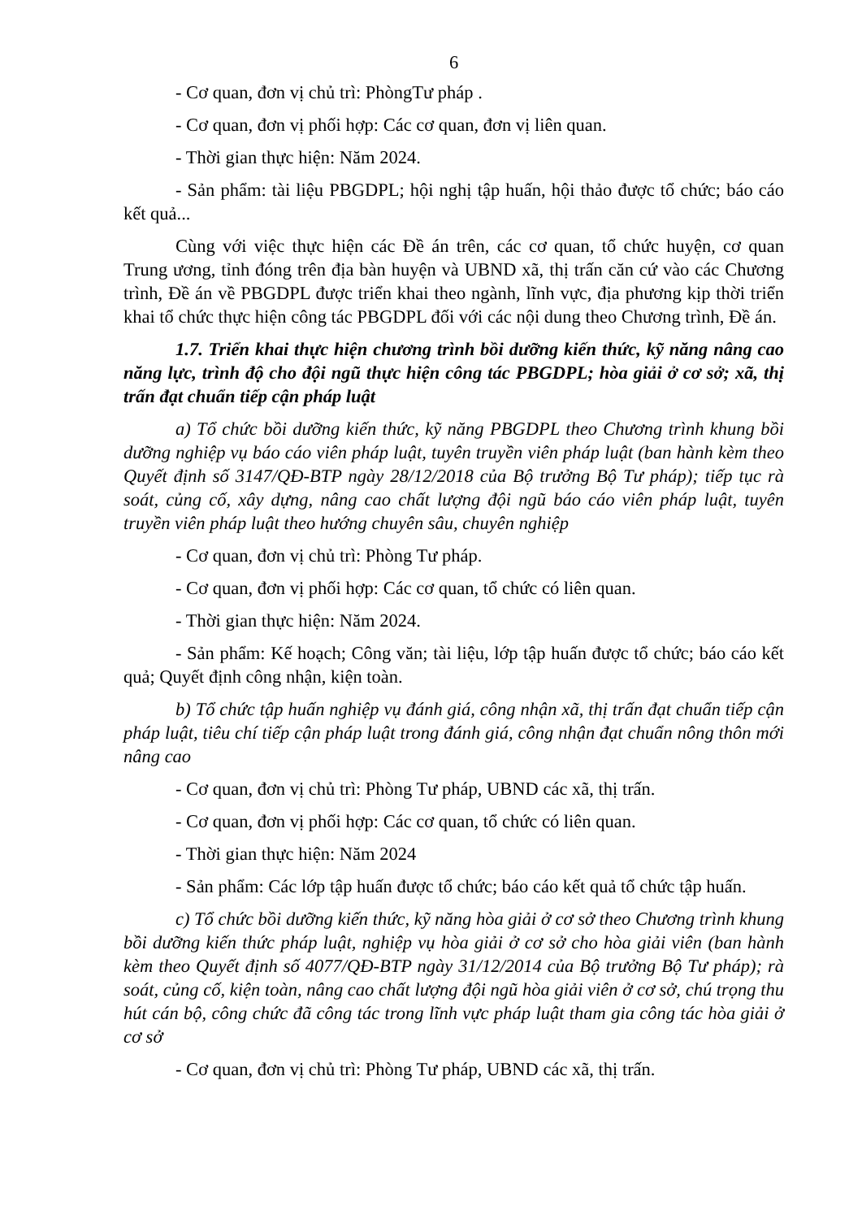6
- Cơ quan, đơn vị chủ trì: PhòngTư pháp .
- Cơ quan, đơn vị phối hợp: Các cơ quan, đơn vị liên quan.
- Thời gian thực hiện: Năm 2024.
- Sản phẩm: tài liệu PBGDPL; hội nghị tập huấn, hội thảo được tổ chức; báo cáo kết quả...
Cùng với việc thực hiện các Đề án trên, các cơ quan, tổ chức huyện, cơ quan Trung ương, tỉnh đóng trên địa bàn huyện và UBND xã, thị trấn căn cứ vào các Chương trình, Đề án về PBGDPL được triển khai theo ngành, lĩnh vực, địa phương kịp thời triển khai tổ chức thực hiện công tác PBGDPL đối với các nội dung theo Chương trình, Đề án.
1.7. Triển khai thực hiện chương trình bồi dưỡng kiến thức, kỹ năng nâng cao năng lực, trình độ cho đội ngũ thực hiện công tác PBGDPL; hòa giải ở cơ sở; xã, thị trấn đạt chuẩn tiếp cận pháp luật
a) Tổ chức bồi dưỡng kiến thức, kỹ năng PBGDPL theo Chương trình khung bồi dưỡng nghiệp vụ báo cáo viên pháp luật, tuyên truyền viên pháp luật (ban hành kèm theo Quyết định số 3147/QĐ-BTP ngày 28/12/2018 của Bộ trưởng Bộ Tư pháp); tiếp tục rà soát, củng cố, xây dựng, nâng cao chất lượng đội ngũ báo cáo viên pháp luật, tuyên truyền viên pháp luật theo hướng chuyên sâu, chuyên nghiệp
- Cơ quan, đơn vị chủ trì: Phòng Tư pháp.
- Cơ quan, đơn vị phối hợp: Các cơ quan, tổ chức có liên quan.
- Thời gian thực hiện: Năm 2024.
- Sản phẩm: Kế hoạch; Công văn; tài liệu, lớp tập huấn được tổ chức; báo cáo kết quả; Quyết định công nhận, kiện toàn.
b) Tổ chức tập huấn nghiệp vụ đánh giá, công nhận xã, thị trấn đạt chuẩn tiếp cận pháp luật, tiêu chí tiếp cận pháp luật trong đánh giá, công nhận đạt chuẩn nông thôn mới nâng cao
- Cơ quan, đơn vị chủ trì: Phòng Tư pháp, UBND các xã, thị trấn.
- Cơ quan, đơn vị phối hợp: Các cơ quan, tổ chức có liên quan.
- Thời gian thực hiện: Năm 2024
- Sản phẩm: Các lớp tập huấn được tổ chức; báo cáo kết quả tổ chức tập huấn.
c) Tổ chức bồi dưỡng kiến thức, kỹ năng hòa giải ở cơ sở theo Chương trình khung bồi dưỡng kiến thức pháp luật, nghiệp vụ hòa giải ở cơ sở cho hòa giải viên (ban hành kèm theo Quyết định số 4077/QĐ-BTP ngày 31/12/2014 của Bộ trưởng Bộ Tư pháp); rà soát, củng cố, kiện toàn, nâng cao chất lượng đội ngũ hòa giải viên ở cơ sở, chú trọng thu hút cán bộ, công chức đã công tác trong lĩnh vực pháp luật tham gia công tác hòa giải ở cơ sở
- Cơ quan, đơn vị chủ trì: Phòng Tư pháp, UBND các xã, thị trấn.